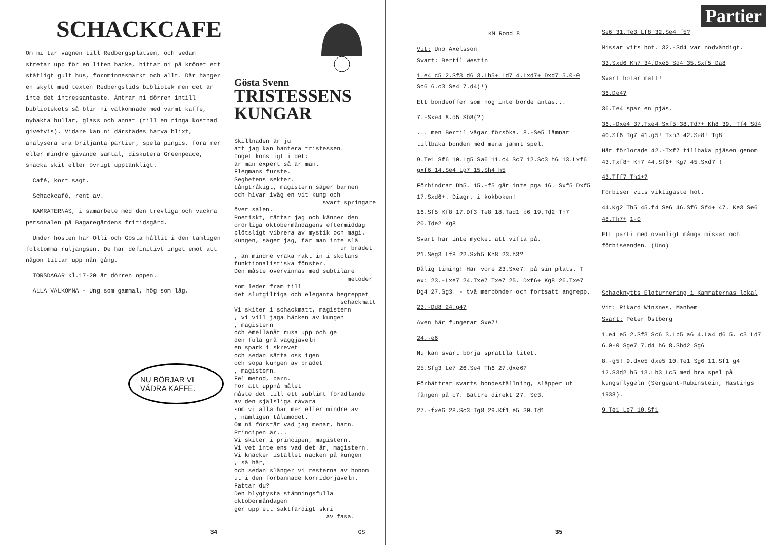SCHACKCAFE
Om ni tar vagnen till Redbergsplatsen, och sedan stretar upp för en liten backe, hittar ni på krönet ett ståtligt gult hus, fornminnesmärkt och allt. Där hänger en skylt med texten Redbergslids bibliotek men det är inte det intressantaste. Äntrar ni dörren intill bibliotekets så blir ni välkomnade med varmt kaffe, nybakta bullar, glass och annat (till en ringa kostnad givetvis). Vidare kan ni därstädes harva blixt, analysera era briljanta partier, spela pingis, föra mer eller mindre givande samtal, diskutera Greenpeace, snacka skit eller övrigt upptänkligt.
Café, kort sagt.
Schackcafé, rent av.
KAMRATERNAS, i samarbete med den trevliga och vackra personalen på Bagaregårdens fritidsgård.
Under hösten har Olli och Gösta hållit i den tämligen folktomma ruljangsen. De har definitivt inget emot att någon tittar upp nån gång.
TORSDAGAR kl.17-20 är dörren öppen.
ALLA VÄLKOMNA - Ung som gammal, hög som låg.
NU BÖRJAR VI VÄDRA KAFFE.
Gösta Svenn
TRISTESSENS KUNGAR
Skillnaden är ju att jag kan hantera tristessen. Inget konstigt i det: är man expert så är man. Flegmans furste. Seghetens sekter. Långtråkigt, magistern säger barnen och hivar iväg en vit kung och svart springare över salen. Poetiskt, rättar jag och känner den orörliga oktobermåndagens eftermiddag plötsligt vibrera av mystik och magi. Kungen, säger jag, får man inte slå ur brädet , än mindre vräka rakt in i skolans funktionalistiska fönster. Den måste övervinnas med subtilare metoder som leder fram till det slutgiltiga och eleganta begreppet schackmatt Vi skiter i schackmatt, magistern , vi vill jaga häcken av kungen , magistern och emellanåt rusa upp och ge den fula grå väggjäveln en spark i skrevet och sedan sätta oss igen och sopa kungen av brädet , magistern. Fel metod, barn. För att uppnå målet måste det till ett sublimt förädlande av den själsliga råvara som vi alla har mer eller mindre av , nämligen tålamodet. Om ni förstår vad jag menar, barn. Principen är... Vi skiter i principen, magistern. Vi vet inte ens vad det är, magistern. Vi knäcker istället nacken på kungen , så här, och sedan slänger vi resterna av honom ut i den förbannade korridorjäveln. Fattar du? Den blygtysta stämningsfulla oktobermåndagen ger upp ett saktfärdigt skri av fasa. GS
34
KM Rond 8
Vit: Uno Axelsson
Svart: Bertil Westin
1.e4 c5 2.Sf3 d6 3.Lb5+ Ld7 4.Lxd7+ Dxd7 5.0-0 Sc6 6.c3 Se4 7.d4(!)
Ett bondeoffer som nog inte borde antas...
7.-Sxe4 8.d5 Sb8(?)
... men Bertil vågar försöka. 8.-Se5 lämnar tillbaka bonden med mera jämnt spel.
9.Te1 Sf6 10.Lg5 Sa6 11.c4 Sc7 12.Sc3 h6 13.Lxf6 gxf6 14.Se4 Lg7 15.Sh4 h5
Förhindrar Dh5. 15.-f5 går inte pga 16. Sxf5 Dxf5 17.Sxd6+. Diagr. i kokboken!
16.Sf5 Kf8 17.Df3 Te8 18.Tad1 b6 19.Td2 Th7 20.Tde2 Kg8
Svart har inte mycket att vifta på.
21.Seg3 Lf8 22.Sxh5 Kh8 23.h3?
Dålig timing! Här vore 23.Sxe7! på sin plats. T ex: 23.-Lxe7 24.Txe7 Txe7 25. Dxf6+ Kg8 26.Txe7 Dg4 27.Sg3! - två merbönder och fortsatt angrepp.
23.-Dd8 24.g4?
Även här fungerar Sxe7!
24.-e6
Nu kan svart börja sprattla litet.
25.Sfg3 Le7 26.Se4 Th6 27.dxe6?
Förbättrar svarts bondeställning, släpper ut fången på c7. Bättre direkt 27. Sc3.
27.-fxe6 28.Sc3 Tg8 29.Kf1 e5 30.Td1
Partier
Se6 31.Te3 Lf8 32.Se4 f5?
Missar vits hot. 32.-Sd4 var nödvändigt.
33.Sxd6 Kh7 34.Dxe5 Sd4 35.Sxf5 Da8
Svart hotar matt!
36.De4?
36.Te4 spar en pjäs.
36.-Dxe4 37.Txe4 Sxf5 38.Td7+ Kh8 39. Tf4 Sd4 40.Sf6 Tg7 41.g5! Txh3 42.Se8! Tg8
Här förlorade 42.-Txf7 tillbaka pjäsen genom 43.Txf8+ Kh7 44.Sf6+ Kg7 45.Sxd7 !
43.Tff7 Th1+?
Förbiser vits viktigaste hot.
44.Kg2 Th5 45.f4 Se6 46.Sf6 Sf4+ 47. Ke3 Se6 48.Th7+ 1-0
Ett parti med ovanligt många missar och förbiseenden. (Uno)
Schacknytts Eloturnering i Kamraternas lokal
Vit: Rikard Winsnes, Manhem
Svart: Peter Östberg
1.e4 e5 2.Sf3 Sc6 3.Lb5 a6 4.La4 d6 5. c3 Ld7 6.0-0 Sge7 7.d4 h6 8.Sbd2 Sg6
8.-g5! 9.dxe5 dxe5 10.Te1 Sg6 11.Sf1 g4 12.S3d2 h5 13.Lb3 Lc5 med bra spel på kungsflygeln (Sergeant-Rubinstein, Hastings 1938).
9.Te1 Le7 10.Sf1
35